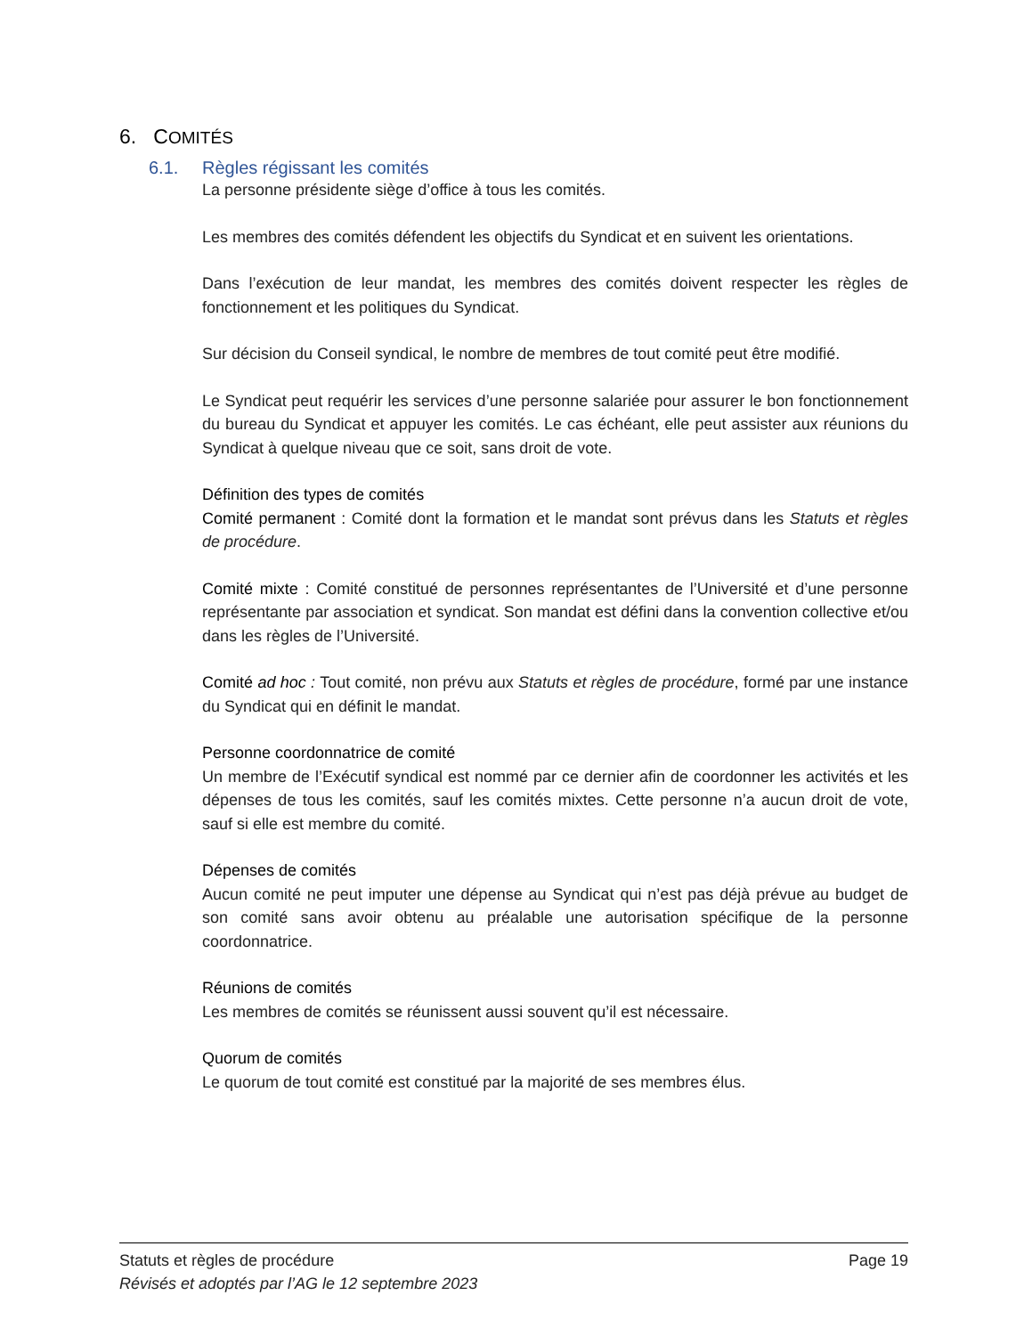6. COMITÉS
6.1. Règles régissant les comités
La personne présidente siège d’office à tous les comités.
Les membres des comités défendent les objectifs du Syndicat et en suivent les orientations.
Dans l’exécution de leur mandat, les membres des comités doivent respecter les règles de fonctionnement et les politiques du Syndicat.
Sur décision du Conseil syndical, le nombre de membres de tout comité peut être modifié.
Le Syndicat peut requérir les services d’une personne salariée pour assurer le bon fonctionnement du bureau du Syndicat et appuyer les comités. Le cas échéant, elle peut assister aux réunions du Syndicat à quelque niveau que ce soit, sans droit de vote.
Définition des types de comités
Comité permanent : Comité dont la formation et le mandat sont prévus dans les Statuts et règles de procédure.
Comité mixte : Comité constitué de personnes représentantes de l’Université et d’une personne représentante par association et syndicat. Son mandat est défini dans la convention collective et/ou dans les règles de l’Université.
Comité ad hoc : Tout comité, non prévu aux Statuts et règles de procédure, formé par une instance du Syndicat qui en définit le mandat.
Personne coordonnatrice de comité
Un membre de l’Exécutif syndical est nommé par ce dernier afin de coordonner les activités et les dépenses de tous les comités, sauf les comités mixtes. Cette personne n’a aucun droit de vote, sauf si elle est membre du comité.
Dépenses de comités
Aucun comité ne peut imputer une dépense au Syndicat qui n’est pas déjà prévue au budget de son comité sans avoir obtenu au préalable une autorisation spécifique de la personne coordonnatrice.
Réunions de comités
Les membres de comités se réunissent aussi souvent qu’il est nécessaire.
Quorum de comités
Le quorum de tout comité est constitué par la majorité de ses membres élus.
Page 19 Statuts et règles de procédure
Révisés et adoptés par l’AG le 12 septembre 2023